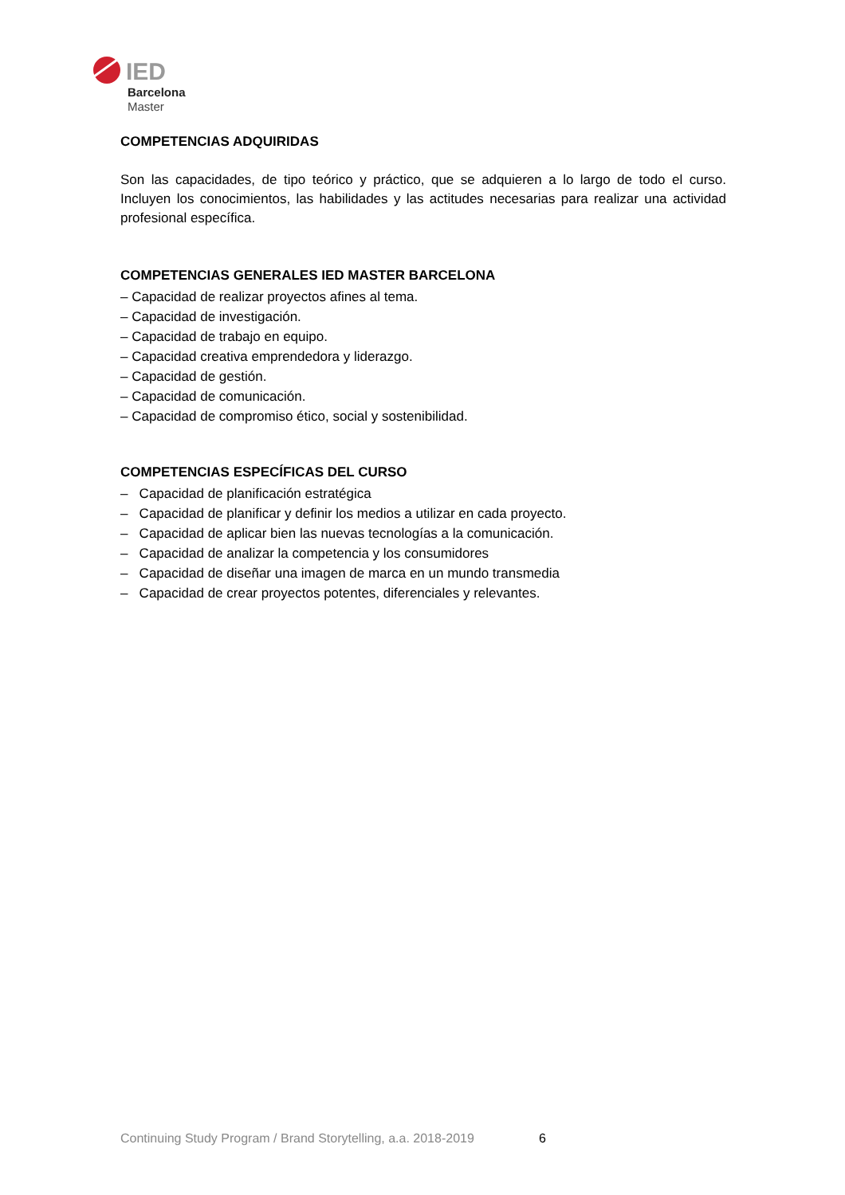IED
Barcelona
Master
COMPETENCIAS ADQUIRIDAS
Son las capacidades, de tipo teórico y práctico, que se adquieren a lo largo de todo el curso. Incluyen los conocimientos, las habilidades y las actitudes necesarias para realizar una actividad profesional específica.
COMPETENCIAS GENERALES IED MASTER BARCELONA
– Capacidad de realizar proyectos afines al tema.
– Capacidad de investigación.
– Capacidad de trabajo en equipo.
– Capacidad creativa emprendedora y liderazgo.
– Capacidad de gestión.
– Capacidad de comunicación.
– Capacidad de compromiso ético, social y sostenibilidad.
COMPETENCIAS ESPECÍFICAS DEL CURSO
– Capacidad de planificación estratégica
– Capacidad de planificar y definir los medios a utilizar en cada proyecto.
– Capacidad de aplicar bien las nuevas tecnologías a la comunicación.
– Capacidad de analizar la competencia y los consumidores
– Capacidad de diseñar una imagen de marca en un mundo transmedia
– Capacidad de crear proyectos potentes, diferenciales y relevantes.
Continuing Study Program / Brand Storytelling, a.a. 2018-2019
6